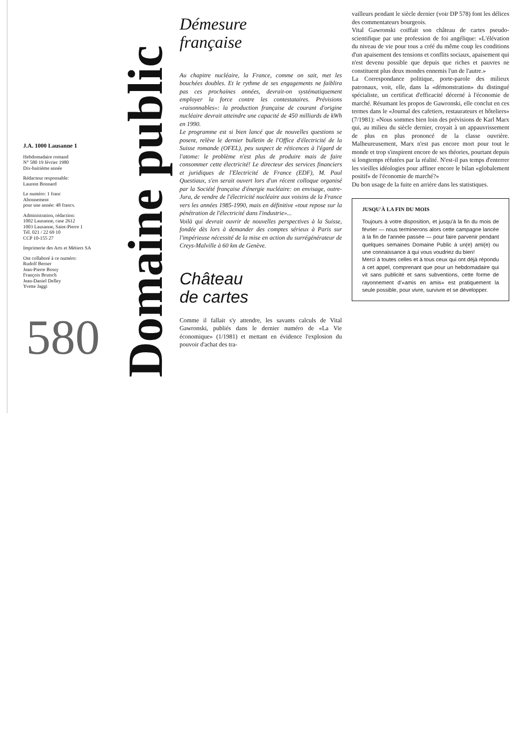J.A. 1000 Lausanne 1
Hebdomadaire romand
N° 580 19 février 1980
Dix-huitième année
Rédacteur responsable:
Laurent Bonnard
Le numéro: 1 franc
Abonnement
pour une année: 48 francs.
Administration, rédaction:
1002 Lausanne, case 2612
1003 Lausanne, Saint-Pierre 1
Tél. 021 / 22 69 10
CCP 10-155 27
Imprimerie des Arts et Métiers SA
Ont collaboré à ce numéro:
Rudolf Berner
Jean-Pierre Bossy
François Brutsch
Jean-Daniel Delley
Yvette Jaggi
580
Domaine public
Démesure
française
Au chapitre nucléaire, la France, comme on sait, met les bouchées doubles. Et le rythme de ses engagements ne faiblira pas ces prochaines années, devrait-on systématiquement employer la force contre les contestataires. Prévisions «raisonnables»: la production française de courant d'origine nucléaire devrait atteindre une capacité de 450 milliards de kWh en 1990.
Le programme est si bien lancé que de nouvelles questions se posent, relève le dernier bulletin de l'Office d'électricité de la Suisse romande (OFEL), peu suspect de réticences à l'égard de l'atome: le problème n'est plus de produire mais de faire consommer cette électricité! Le directeur des services financiers et juridiques de l'Electricité de France (EDF), M. Paul Questiaux, s'en serait ouvert lors d'un récent colloque organisé par la Société française d'énergie nucléaire: on envisage, outre-Jura, de vendre de l'électricité nucléaire aux voisins de la France vers les années 1985-1990, mais en définitive «tout repose sur la pénétration de l'électricité dans l'industrie»...
Voilà qui devrait ouvrir de nouvelles perspectives à la Suisse, fondée dès lors à demander des comptes sérieux à Paris sur l'impérieuse nécessité de la mise en action du surrégénérateur de Creys-Malville à 60 km de Genève.
Château
de cartes
Comme il fallait s'y attendre, les savants calculs de Vital Gawronski, publiés dans le dernier numéro de «La Vie économique» (1/1981) et mettant en évidence l'explosion du pouvoir d'achat des tra-
vailleurs pendant le siècle dernier (voir DP 578) font les délices des commentateurs bourgeois.
Vital Gawronski coiffait son château de cartes pseudo-scientifique par une profession de foi angélique: «L'élévation du niveau de vie pour tous a créé du même coup les conditions d'un apaisement des tensions et conflits sociaux, apaisement qui n'est devenu possible que depuis que riches et pauvres ne constituent plus deux mondes ennemis l'un de l'autre.»
La Correspondance politique, porte-parole des milieux patronaux, voit, elle, dans la «démonstration» du distingué spécialiste, un certificat d'efficacité décerné à l'économie de marché. Résumant les propos de Gawronski, elle conclut en ces termes dans le «Journal des cafetiers, restaurateurs et hôteliers» (7/1981): «Nous sommes bien loin des prévisions de Karl Marx qui, au milieu du siècle dernier, croyait à un appauvrissement de plus en plus prononcé de la classe ouvrière. Malheureusement, Marx n'est pas encore mort pour tout le monde et trop s'inspirent encore de ses théories, pourtant depuis si longtemps réfutées par la réalité. N'est-il pas temps d'enterrer les vieilles idéologies pour affiner encore le bilan «globalement positif» de l'économie de marché?»
Du bon usage de la fuite en arrière dans les statistiques.
JUSQU'À LA FIN DU MOIS
Toujours à votre disposition, et jusqu'à la fin du mois de février — nous terminerons alors cette campagne lancée à la fin de l'année passée — pour faire parvenir pendant quelques semaines Domaine Public à un(e) ami(e) ou une connaissance à qui vous voudriez du bien!
Merci à toutes celles et à tous ceux qui ont déjà répondu à cet appel, comprenant que pour un hebdomadaire qui vit sans publicité et sans subventions, cette forme de rayonnement d'«amis en amis» est pratiquement la seule possible, pour vivre, survivre et se développer.